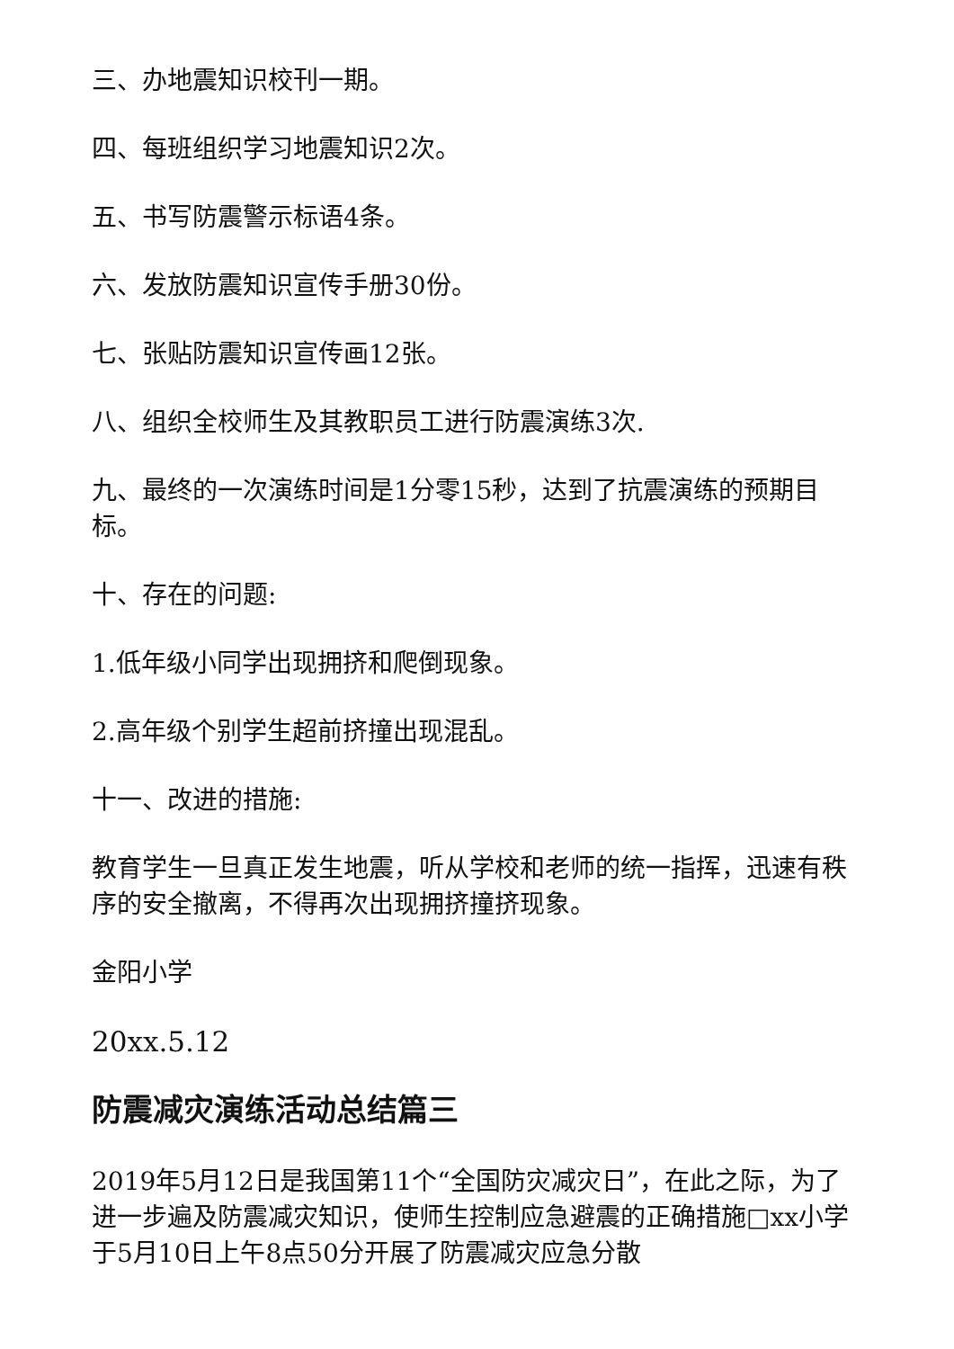三、办地震知识校刊一期。
四、每班组织学习地震知识2次。
五、书写防震警示标语4条。
六、发放防震知识宣传手册30份。
七、张贴防震知识宣传画12张。
八、组织全校师生及其教职员工进行防震演练3次.
九、最终的一次演练时间是1分零15秒，达到了抗震演练的预期目标。
十、存在的问题:
1.低年级小同学出现拥挤和爬倒现象。
2.高年级个别学生超前挤撞出现混乱。
十一、改进的措施:
教育学生一旦真正发生地震，听从学校和老师的统一指挥，迅速有秩序的安全撤离，不得再次出现拥挤撞挤现象。
金阳小学
20xx.5.12
防震减灾演练活动总结篇三
2019年5月12日是我国第11个“全国防灾减灾日”，在此之际，为了进一步遍及防震减灾知识，使师生控制应急避震的正确措施□xx小学于5月10日上午8点50分开展了防震减灾应急分散